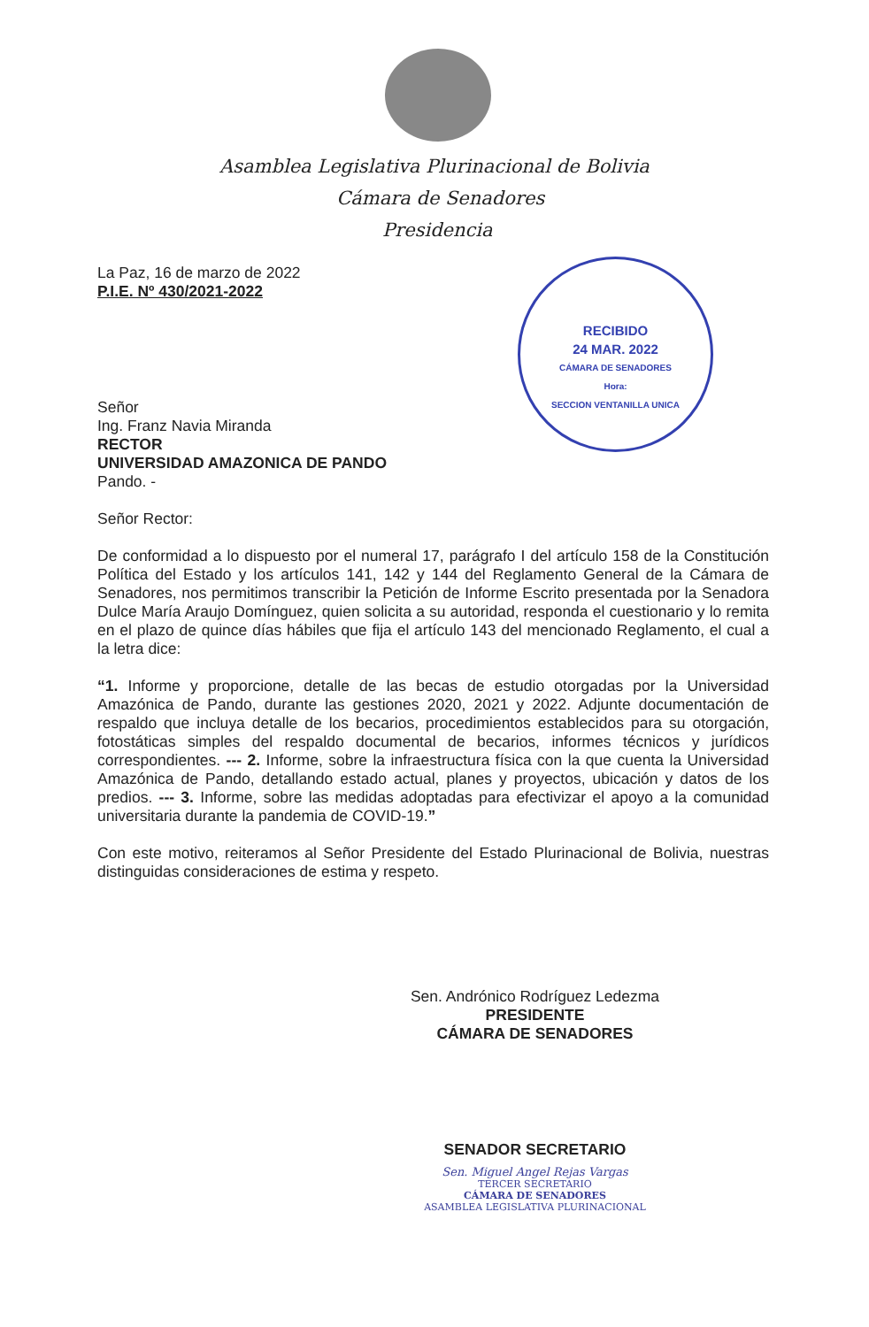Asamblea Legislativa Plurinacional de Bolivia
Cámara de Senadores
Presidencia
RECIBIDO
24 MAR. 2022
CÁMARA DE SENADORES
Hora:
SECCION VENTANILLA UNICA
La Paz, 16 de marzo de 2022
P.I.E. Nº 430/2021-2022
Señor
Ing. Franz Navia Miranda
RECTOR
UNIVERSIDAD AMAZONICA DE PANDO
Pando. -
Señor Rector:
De conformidad a lo dispuesto por el numeral 17, parágrafo I del artículo 158 de la Constitución Política del Estado y los artículos 141, 142 y 144 del Reglamento General de la Cámara de Senadores, nos permitimos transcribir la Petición de Informe Escrito presentada por la Senadora Dulce María Araujo Domínguez, quien solicita a su autoridad, responda el cuestionario y lo remita en el plazo de quince días hábiles que fija el artículo 143 del mencionado Reglamento, el cual a la letra dice:
“1. Informe y proporcione, detalle de las becas de estudio otorgadas por la Universidad Amazónica de Pando, durante las gestiones 2020, 2021 y 2022. Adjunte documentación de respaldo que incluya detalle de los becarios, procedimientos establecidos para su otorgación, fotostáticas simples del respaldo documental de becarios, informes técnicos y jurídicos correspondientes. --- 2. Informe, sobre la infraestructura física con la que cuenta la Universidad Amazónica de Pando, detallando estado actual, planes y proyectos, ubicación y datos de los predios. --- 3. Informe, sobre las medidas adoptadas para efectivizar el apoyo a la comunidad universitaria durante la pandemia de COVID-19.”
Con este motivo, reiteramos al Señor Presidente del Estado Plurinacional de Bolivia, nuestras distinguidas consideraciones de estima y respeto.
Sen. Andrónico Rodríguez Ledezma
PRESIDENTE
CÁMARA DE SENADORES
SENADOR SECRETARIO
Sen. Miguel Angel Rejas Vargas
TERCER SECRETARIO
CÁMARA DE SENADORES
ASAMBLEA LEGISLATIVA PLURINACIONAL